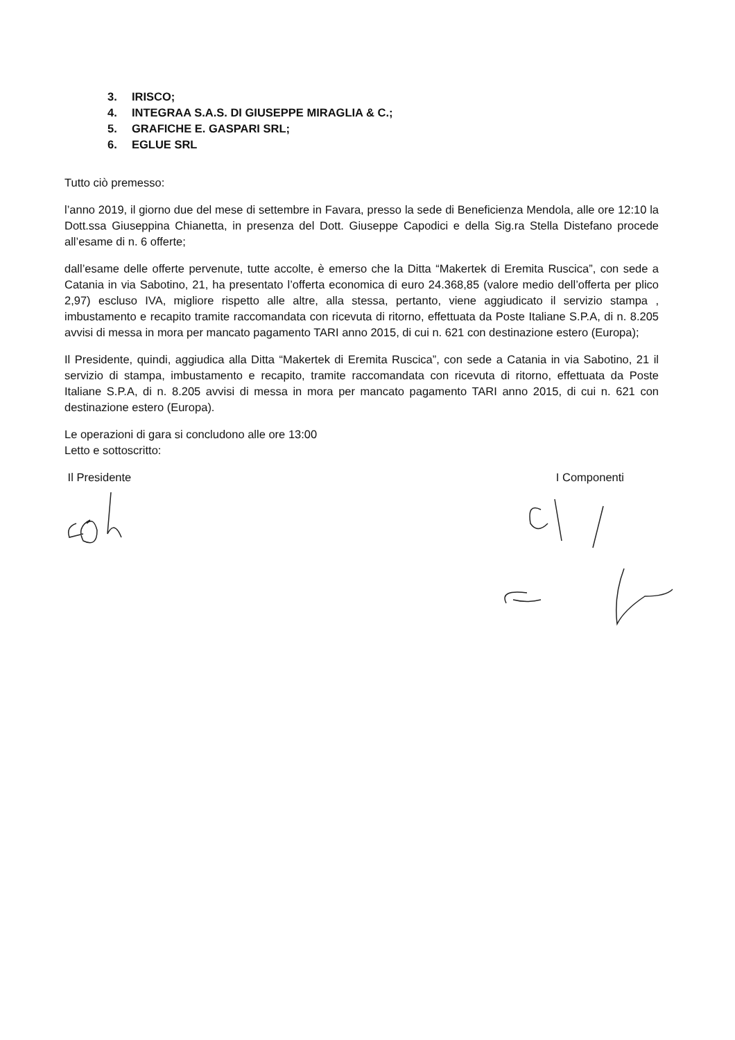3. IRISCO;
4. INTEGRAA S.A.S. DI GIUSEPPE MIRAGLIA & C.;
5. GRAFICHE E. GASPARI SRL;
6. EGLUE SRL
Tutto ciò premesso:
l’anno 2019, il giorno due del mese di settembre in Favara, presso la sede di Beneficienza Mendola, alle ore 12:10 la Dott.ssa Giuseppina Chianetta, in presenza del Dott. Giuseppe Capodici e della Sig.ra Stella Distefano procede all’esame di n. 6 offerte;
dall’esame delle offerte pervenute, tutte accolte, è emerso che la Ditta “Makertek di Eremita Ruscica”, con sede a Catania in via Sabotino, 21, ha presentato l’offerta economica di euro 24.368,85 (valore medio dell’offerta per plico 2,97) escluso IVA, migliore rispetto alle altre, alla stessa, pertanto, viene aggiudicato il servizio stampa , imbustamento e recapito tramite raccomandata con ricevuta di ritorno, effettuata da Poste Italiane S.P.A, di n. 8.205 avvisi di messa in mora per mancato pagamento TARI anno 2015, di cui n. 621 con destinazione estero (Europa);
Il Presidente, quindi, aggiudica alla Ditta “Makertek di Eremita Ruscica”, con sede a Catania in via Sabotino, 21 il servizio di stampa, imbustamento e recapito, tramite raccomandata con ricevuta di ritorno, effettuata da Poste Italiane S.P.A, di n. 8.205 avvisi di messa in mora per mancato pagamento TARI anno 2015, di cui n. 621 con destinazione estero (Europa).
Le operazioni di gara si concludono alle ore 13:00
Letto e sottoscritto:
Il Presidente I Componenti